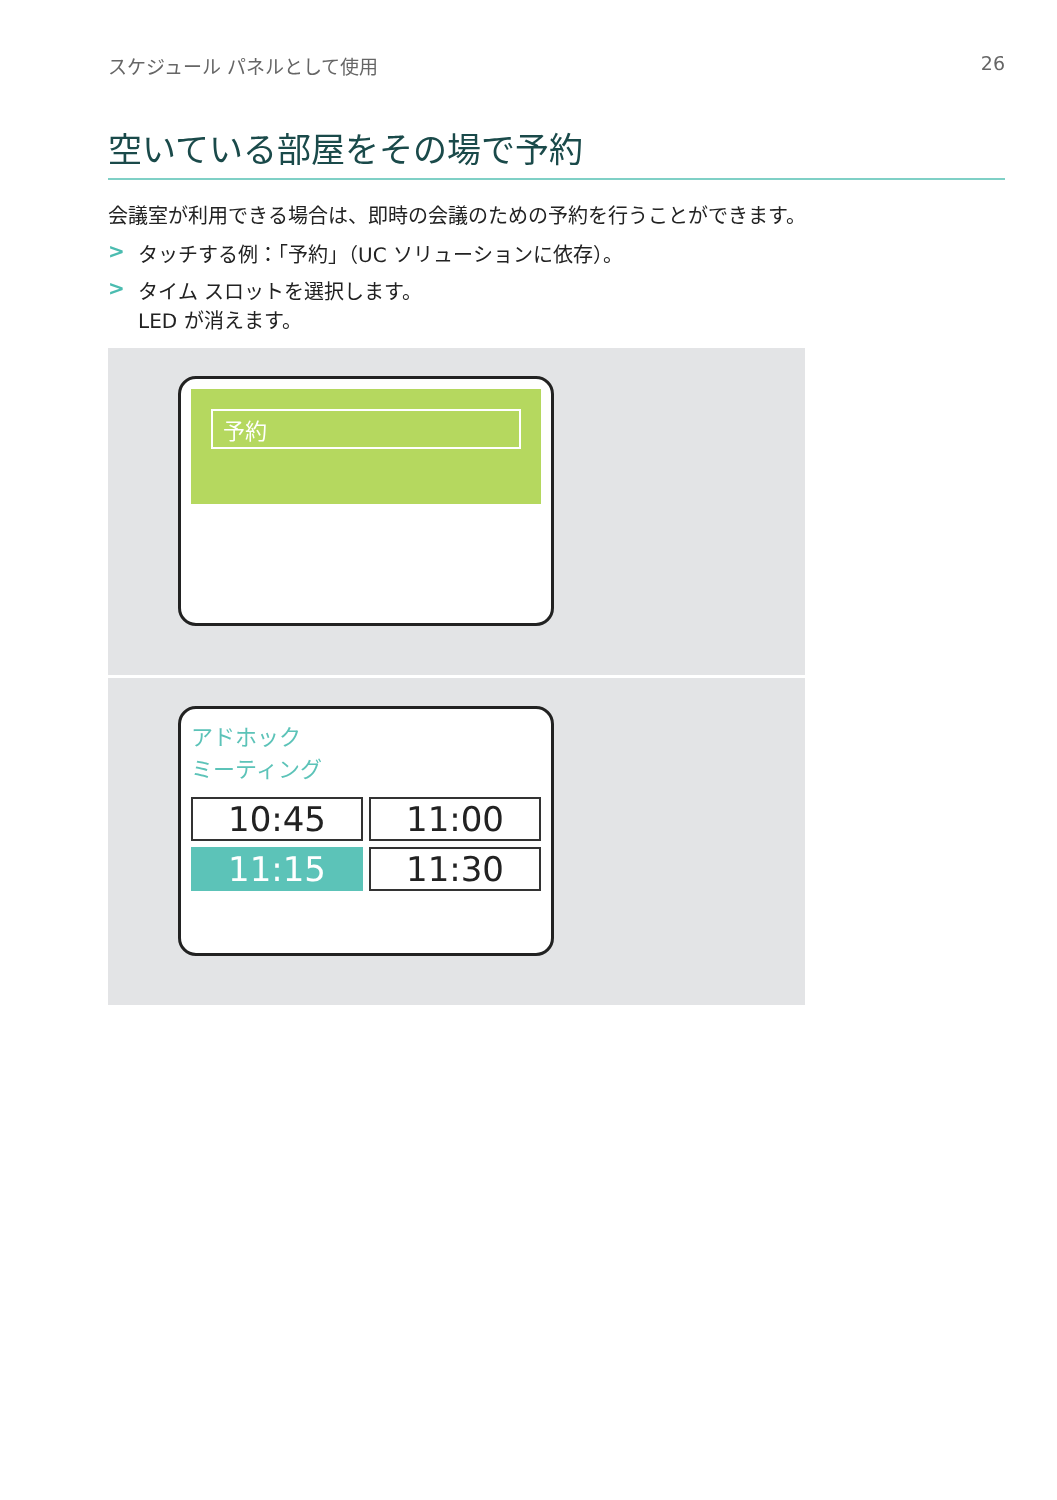スケジュール パネルとして使用 26
空いている部屋をその場で予約
会議室が利用できる場合は、即時の会議のための予約を行うことができます。
> タッチする例：「予約」（UC ソリューションに依存）。
> タイム スロットを選択します。
LED が消えます。
予約
アドホック
ミーティング
10:45
11:00
11:15
11:30